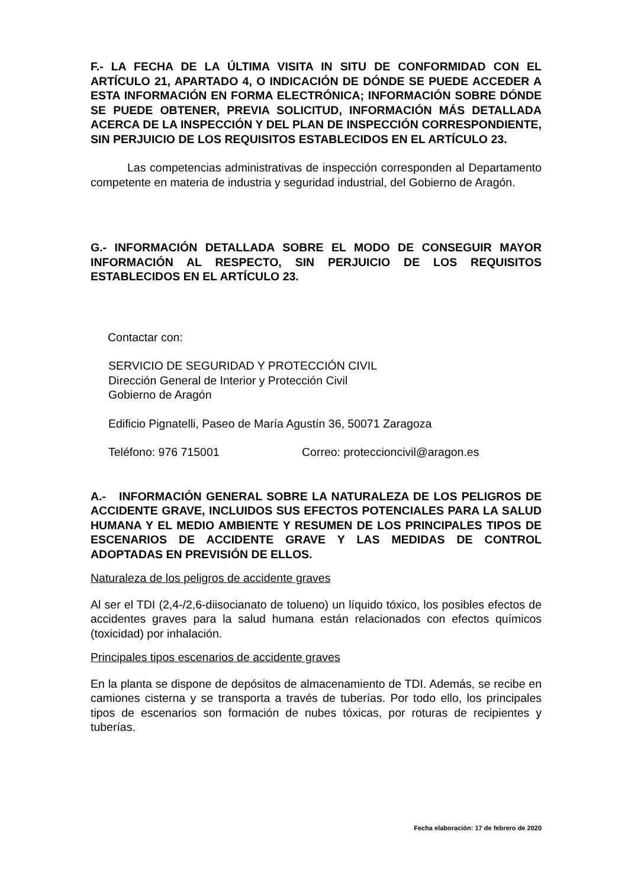F.- LA FECHA DE LA ÚLTIMA VISITA IN SITU DE CONFORMIDAD CON EL ARTÍCULO 21, APARTADO 4, O INDICACIÓN DE DÓNDE SE PUEDE ACCEDER A ESTA INFORMACIÓN EN FORMA ELECTRÓNICA; INFORMACIÓN SOBRE DÓNDE SE PUEDE OBTENER, PREVIA SOLICITUD, INFORMACIÓN MÁS DETALLADA ACERCA DE LA INSPECCIÓN Y DEL PLAN DE INSPECCIÓN CORRESPONDIENTE, SIN PERJUICIO DE LOS REQUISITOS ESTABLECIDOS EN EL ARTÍCULO 23.
Las competencias administrativas de inspección corresponden al Departamento competente en materia de industria y seguridad industrial, del Gobierno de Aragón.
G.- INFORMACIÓN DETALLADA SOBRE EL MODO DE CONSEGUIR MAYOR INFORMACIÓN AL RESPECTO, SIN PERJUICIO DE LOS REQUISITOS ESTABLECIDOS EN EL ARTÍCULO 23.
Contactar con:
SERVICIO DE SEGURIDAD Y PROTECCIÓN CIVIL
Dirección General de Interior y Protección Civil
Gobierno de Aragón
Edificio Pignatelli, Paseo de María Agustín 36, 50071 Zaragoza
Teléfono: 976 715001 Correo: proteccioncivil@aragon.es
A.- INFORMACIÓN GENERAL SOBRE LA NATURALEZA DE LOS PELIGROS DE ACCIDENTE GRAVE, INCLUIDOS SUS EFECTOS POTENCIALES PARA LA SALUD HUMANA Y EL MEDIO AMBIENTE Y RESUMEN DE LOS PRINCIPALES TIPOS DE ESCENARIOS DE ACCIDENTE GRAVE Y LAS MEDIDAS DE CONTROL ADOPTADAS EN PREVISIÓN DE ELLOS.
Naturaleza de los peligros de accidente graves
Al ser el TDI (2,4-/2,6-diisocianato de tolueno) un líquido tóxico, los posibles efectos de accidentes graves para la salud humana están relacionados con efectos químicos (toxicidad) por inhalación.
Principales tipos escenarios de accidente graves
En la planta se dispone de depósitos de almacenamiento de TDI. Además, se recibe en camiones cisterna y se transporta a través de tuberías. Por todo ello, los principales tipos de escenarios son formación de nubes tóxicas, por roturas de recipientes y tuberías.
Fecha elaboración: 17 de febrero de 2020